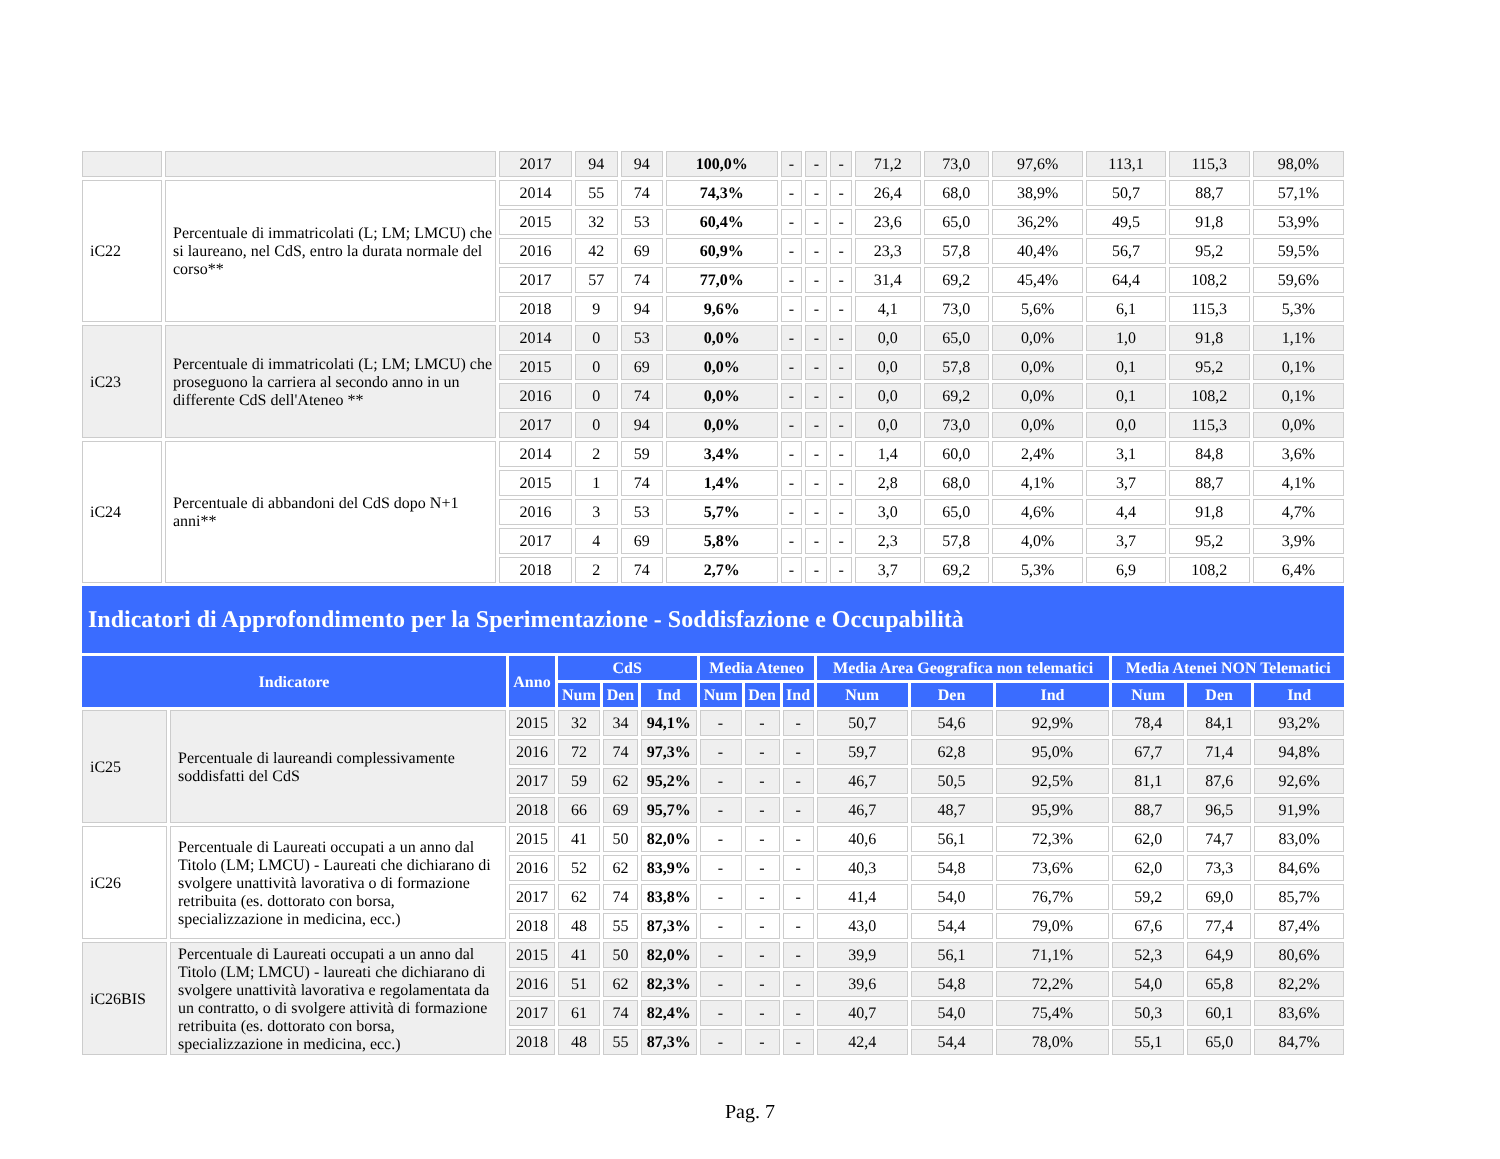| | | 2017 | 94 | 94 | 100,0% | - | - | - | 71,2 | 73,0 | 97,6% | 113,1 | 115,3 | 98,0% |
| iC22 | Percentuale di immatricolati (L; LM; LMCU) che si laureano, nel CdS, entro la durata normale del corso** | 2014 | 55 | 74 | 74,3% | - | - | - | 26,4 | 68,0 | 38,9% | 50,7 | 88,7 | 57,1% |
| | | 2015 | 32 | 53 | 60,4% | - | - | - | 23,6 | 65,0 | 36,2% | 49,5 | 91,8 | 53,9% |
| | | 2016 | 42 | 69 | 60,9% | - | - | - | 23,3 | 57,8 | 40,4% | 56,7 | 95,2 | 59,5% |
| | | 2017 | 57 | 74 | 77,0% | - | - | - | 31,4 | 69,2 | 45,4% | 64,4 | 108,2 | 59,6% |
| | | 2018 | 9 | 94 | 9,6% | - | - | - | 4,1 | 73,0 | 5,6% | 6,1 | 115,3 | 5,3% |
| iC23 | Percentuale di immatricolati (L; LM; LMCU) che proseguono la carriera al secondo anno in un differente CdS dell'Ateneo ** | 2014 | 0 | 53 | 0,0% | - | - | - | 0,0 | 65,0 | 0,0% | 1,0 | 91,8 | 1,1% |
| | | 2015 | 0 | 69 | 0,0% | - | - | - | 0,0 | 57,8 | 0,0% | 0,1 | 95,2 | 0,1% |
| | | 2016 | 0 | 74 | 0,0% | - | - | - | 0,0 | 69,2 | 0,0% | 0,1 | 108,2 | 0,1% |
| | | 2017 | 0 | 94 | 0,0% | - | - | - | 0,0 | 73,0 | 0,0% | 0,0 | 115,3 | 0,0% |
| iC24 | Percentuale di abbandoni del CdS dopo N+1 anni** | 2014 | 2 | 59 | 3,4% | - | - | - | 1,4 | 60,0 | 2,4% | 3,1 | 84,8 | 3,6% |
| | | 2015 | 1 | 74 | 1,4% | - | - | - | 2,8 | 68,0 | 4,1% | 3,7 | 88,7 | 4,1% |
| | | 2016 | 3 | 53 | 5,7% | - | - | - | 3,0 | 65,0 | 4,6% | 4,4 | 91,8 | 4,7% |
| | | 2017 | 4 | 69 | 5,8% | - | - | - | 2,3 | 57,8 | 4,0% | 3,7 | 95,2 | 3,9% |
| | | 2018 | 2 | 74 | 2,7% | - | - | - | 3,7 | 69,2 | 5,3% | 6,9 | 108,2 | 6,4% |
Indicatori di Approfondimento per la Sperimentazione - Soddisfazione e Occupabilità
| Indicatore | | Anno | CdS | | | Media Ateneo | | | Media Area Geografica non telematici | | | Media Atenei NON Telematici | | |
| --- | --- | --- | --- | --- | --- | --- | --- | --- | --- | --- | --- | --- | --- | --- |
| | | | Num | Den | Ind | Num | Den | Ind | Num | Den | Ind | Num | Den | Ind |
| iC25 | Percentuale di laureandi complessivamente soddisfatti del CdS | 2015 | 32 | 34 | 94,1% | - | - | - | 50,7 | 54,6 | 92,9% | 78,4 | 84,1 | 93,2% |
| | | 2016 | 72 | 74 | 97,3% | - | - | - | 59,7 | 62,8 | 95,0% | 67,7 | 71,4 | 94,8% |
| | | 2017 | 59 | 62 | 95,2% | - | - | - | 46,7 | 50,5 | 92,5% | 81,1 | 87,6 | 92,6% |
| | | 2018 | 66 | 69 | 95,7% | - | - | - | 46,7 | 48,7 | 95,9% | 88,7 | 96,5 | 91,9% |
| iC26 | Percentuale di Laureati occupati a un anno dal Titolo (LM; LMCU) - Laureati che dichiarano di svolgere unattività lavorativa o di formazione retribuita (es. dottorato con borsa, specializzazione in medicina, ecc.) | 2015 | 41 | 50 | 82,0% | - | - | - | 40,6 | 56,1 | 72,3% | 62,0 | 74,7 | 83,0% |
| | | 2016 | 52 | 62 | 83,9% | - | - | - | 40,3 | 54,8 | 73,6% | 62,0 | 73,3 | 84,6% |
| | | 2017 | 62 | 74 | 83,8% | - | - | - | 41,4 | 54,0 | 76,7% | 59,2 | 69,0 | 85,7% |
| | | 2018 | 48 | 55 | 87,3% | - | - | - | 43,0 | 54,4 | 79,0% | 67,6 | 77,4 | 87,4% |
| iC26BIS | Percentuale di Laureati occupati a un anno dal Titolo (LM; LMCU) - laureati che dichiarano di svolgere unattività lavorativa e regolamentata da un contratto, o di svolgere attività di formazione retribuita (es. dottorato con borsa, specializzazione in medicina, ecc.) | 2015 | 41 | 50 | 82,0% | - | - | - | 39,9 | 56,1 | 71,1% | 52,3 | 64,9 | 80,6% |
| | | 2016 | 51 | 62 | 82,3% | - | - | - | 39,6 | 54,8 | 72,2% | 54,0 | 65,8 | 82,2% |
| | | 2017 | 61 | 74 | 82,4% | - | - | - | 40,7 | 54,0 | 75,4% | 50,3 | 60,1 | 83,6% |
| | | 2018 | 48 | 55 | 87,3% | - | - | - | 42,4 | 54,4 | 78,0% | 55,1 | 65,0 | 84,7% |
Pag. 7